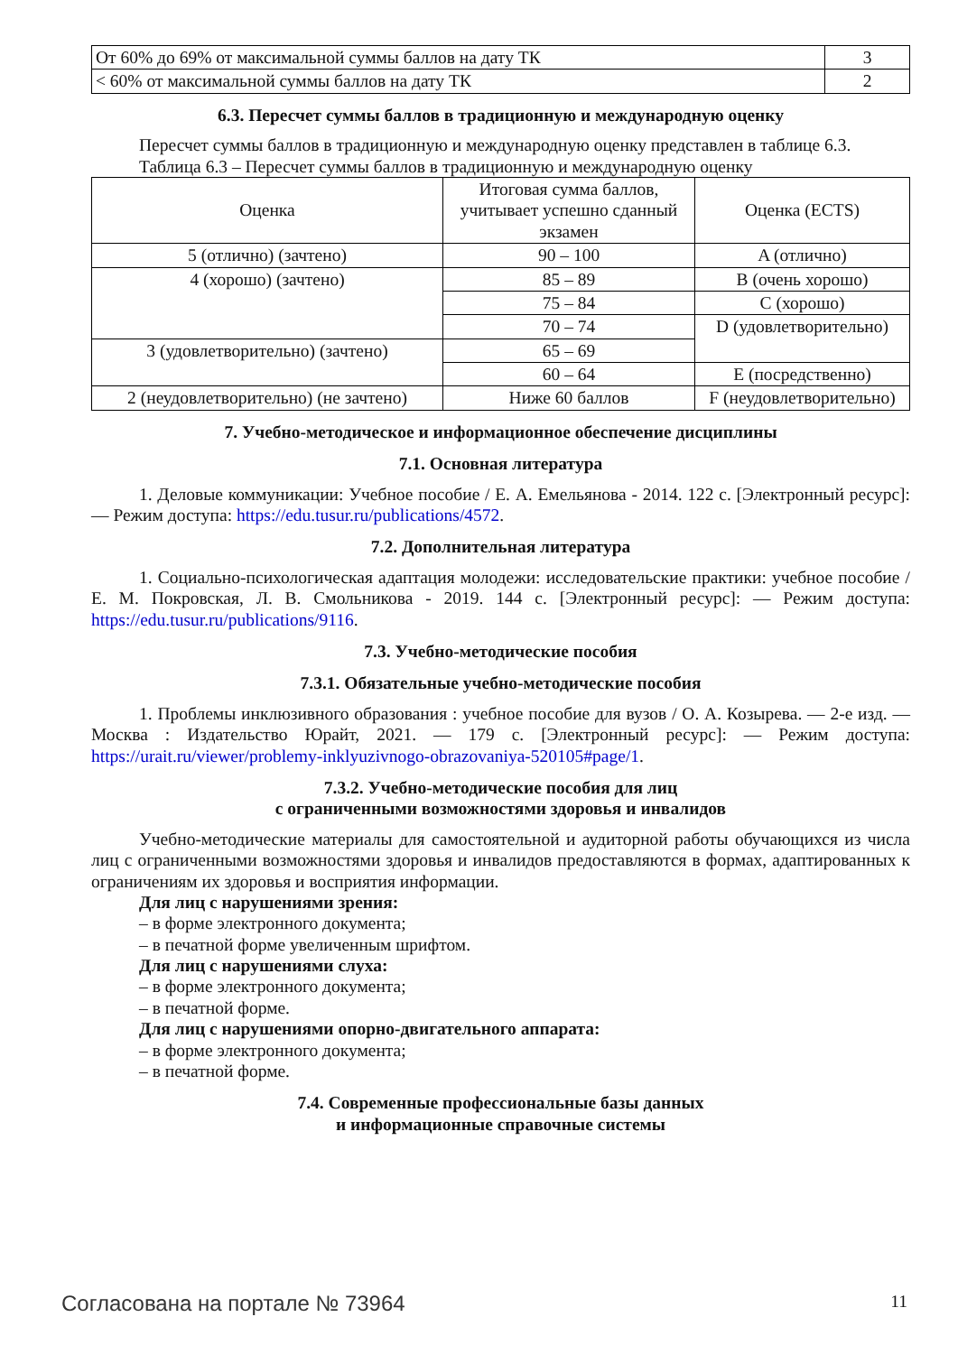| От 60% до 69% от максимальной суммы баллов на дату ТК | 3 |
| < 60% от максимальной суммы баллов на дату ТК | 2 |
6.3. Пересчет суммы баллов в традиционную и международную оценку
Пересчет суммы баллов в традиционную и международную оценку представлен в таблице 6.3.
Таблица 6.3 – Пересчет суммы баллов в традиционную и международную оценку
| Оценка | Итоговая сумма баллов, учитывает успешно сданный экзамен | Оценка (ECTS) |
| --- | --- | --- |
| 5 (отлично) (зачтено) | 90 – 100 | A (отлично) |
| 4 (хорошо) (зачтено) | 85 – 89 | B (очень хорошо) |
| | 75 – 84 | C (хорошо) |
| | 70 – 74 | D (удовлетворительно) |
| 3 (удовлетворительно) (зачтено) | 65 – 69 | |
| | 60 – 64 | E (посредственно) |
| 2 (неудовлетворительно) (не зачтено) | Ниже 60 баллов | F (неудовлетворительно) |
7. Учебно-методическое и информационное обеспечение дисциплины
7.1. Основная литература
1. Деловые коммуникации: Учебное пособие / Е. А. Емельянова - 2014. 122 с. [Электронный ресурс]: — Режим доступа: https://edu.tusur.ru/publications/4572.
7.2. Дополнительная литература
1. Социально-психологическая адаптация молодежи: исследовательские практики: учебное пособие / Е. М. Покровская, Л. В. Смольникова - 2019. 144 с. [Электронный ресурс]: — Режим доступа: https://edu.tusur.ru/publications/9116.
7.3. Учебно-методические пособия
7.3.1. Обязательные учебно-методические пособия
1. Проблемы инклюзивного образования : учебное пособие для вузов / О. А. Козырева. — 2-е изд. — Москва : Издательство Юрайт, 2021. — 179 с. [Электронный ресурс]: — Режим доступа: https://urait.ru/viewer/problemy-inklyuzivnogo-obrazovaniya-520105#page/1.
7.3.2. Учебно-методические пособия для лиц
с ограниченными возможностями здоровья и инвалидов
Учебно-методические материалы для самостоятельной и аудиторной работы обучающихся из числа лиц с ограниченными возможностями здоровья и инвалидов предоставляются в формах, адаптированных к ограничениям их здоровья и восприятия информации.
Для лиц с нарушениями зрения:
– в форме электронного документа;
– в печатной форме увеличенным шрифтом.
Для лиц с нарушениями слуха:
– в форме электронного документа;
– в печатной форме.
Для лиц с нарушениями опорно-двигательного аппарата:
– в форме электронного документа;
– в печатной форме.
7.4. Современные профессиональные базы данных
и информационные справочные системы
Согласована на портале № 73964 11